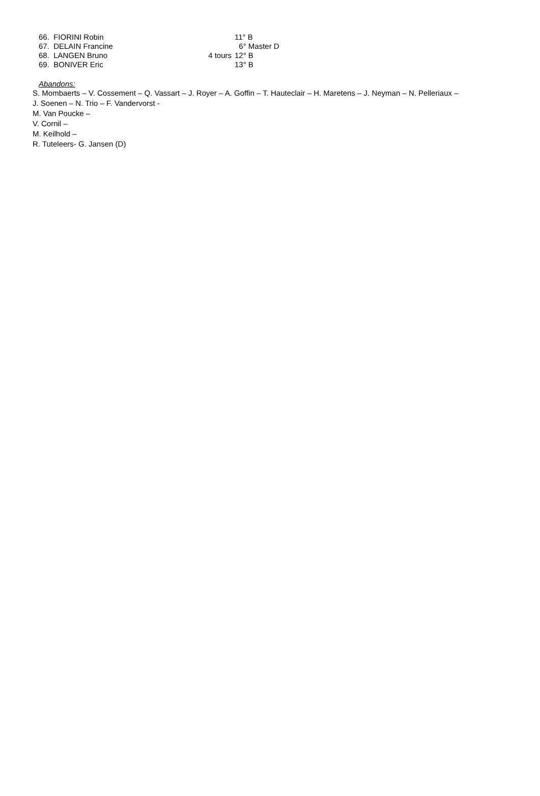| 66. FIORINI Robin | | 11° B |
| 67. DELAIN Francine | | 6° Master D |
| 68. LANGEN Bruno | 4 tours | 12° B |
| 69. BONIVER Eric | | 13° B |
Abandons:
S. Mombaerts – V. Cossement – Q. Vassart – J. Royer – A. Goffin – T. Hauteclair – H. Maretens – J. Neyman – N. Pelleriaux –
J. Soenen – N. Trio – F. Vandervorst -
M. Van Poucke –
V. Cornil –
M. Keilhold –
R. Tuteleers- G. Jansen (D)